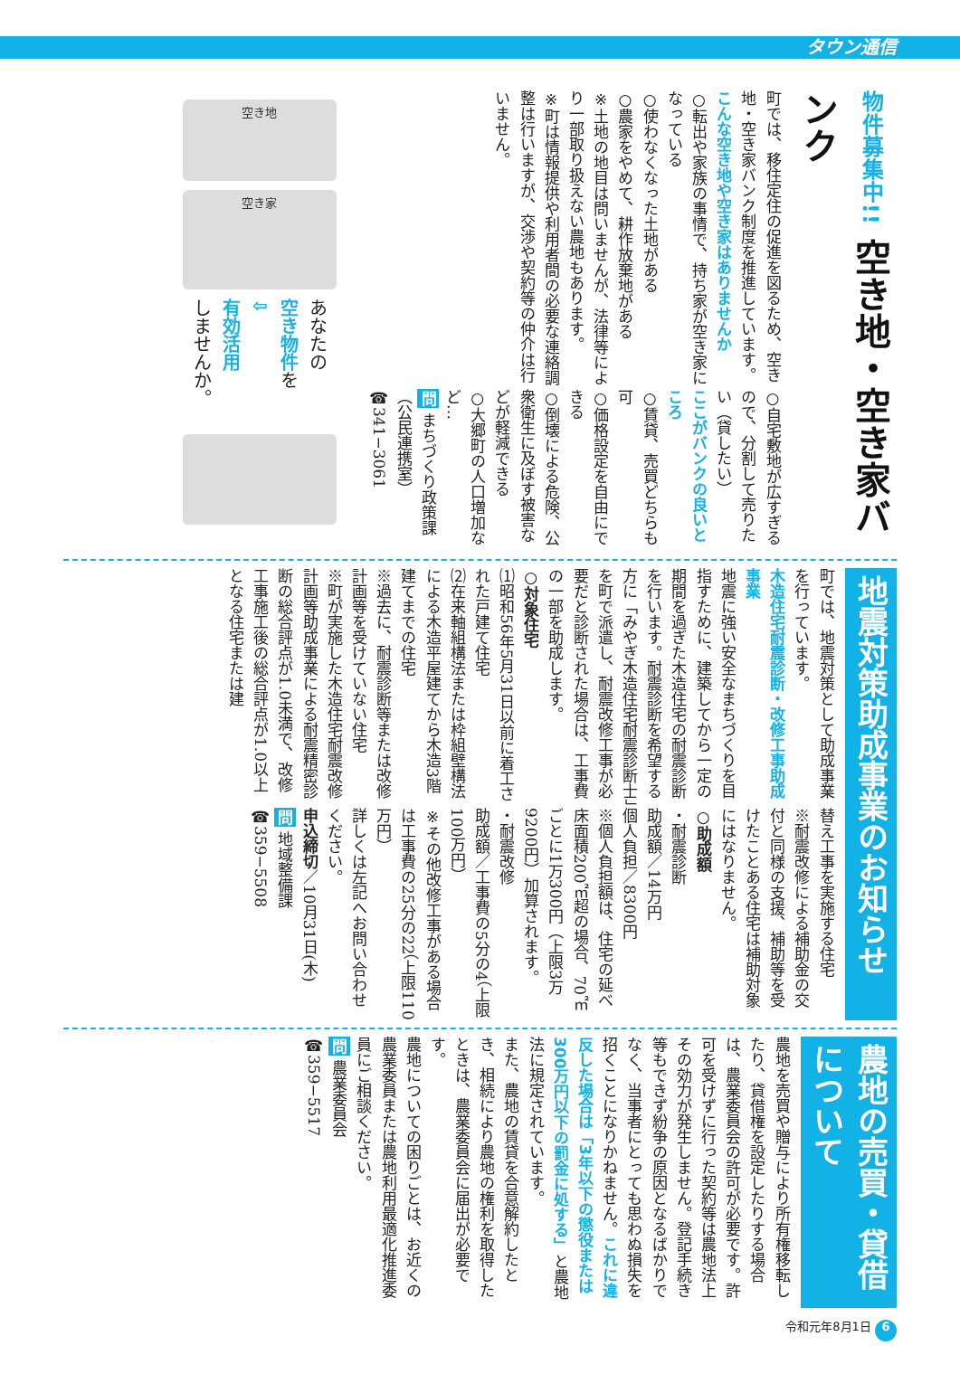タウン通信
物件募集中!! 空き地・空き家バンク
町では、移住定住の促進を図るため、空き地・空き家バンク制度を推進しています。
こんな空き地や空き家はありませんか
○転出や家族の事情で、持ち家が空き家になっている
○使わなくなった土地がある
○農家をやめて、耕作放棄地がある
※土地の地目は問いませんが、法律等により一部取り扱えない農地もあります。
※町は情報提供や利用者間の必要な連絡調整は行いますが、交渉や契約等の仲介は行いません。
○自宅敷地が広すぎるので、分割して売りたい（貸したい）
ここがバンクの良いところ
○賃貸、売買どちらも可
○価格設定を自由にできる
○倒壊による危険、公衆衛生に及ぼす被害などが軽減できる
○大郷町の人口増加など…
問 まちづくり政策課
（公民連携室）
☎341−3061
空き地
空き家
あなたの
空き物件を
⇩
有効活用
しませんか。
地震対策助成事業のお知らせ
町では、地震対策として助成事業を行っています。
木造住宅耐震診断・改修工事助成事業
地震に強い安全なまちづくりを目指すために、建築してから一定の期間を過ぎた木造住宅の耐震診断を行います。耐震診断を希望する方に「みやぎ木造住宅耐震診断士」を町で派遣し、耐震改修工事が必要だと診断された場合は、工事費の一部を助成します。
○対象住宅
⑴昭和56年5月31日以前に着工された戸建て住宅
⑵在来軸組構法または枠組壁構法による木造平屋建てから木造3階建てまでの住宅
※過去に、耐震診断等または改修計画等を受けていない住宅
※町が実施した木造住宅耐震改修計画等助成事業による耐震精密診断の総合評点が1.0未満で、改修工事施工後の総合評点が1.0以上となる住宅または建
替え工事を実施する住宅
※耐震改修による補助金の交付と同様の支援、補助等を受けたことある住宅は補助対象にはなりません。
○助成額
・耐震診断
助成額／14万円
個人負担／8300円
※個人負担額は、住宅の延べ床面積200㎡超の場合、70㎡ごとに1万300円（上限3万9200円）加算されます。
・耐震改修
助成額／工事費の5分の4（上限100万円）
※その他改修工事がある場合は工事費の25分の22（上限110万円）
詳しくは左記へお問い合わせください。
申込締切／10月31日(木)
問 地域整備課
☎359−5508
農地の売買・貸借について
農地を売買や贈与により所有権移転したり、貸借権を設定したりする場合は、農業委員会の許可が必要です。許可を受けずに行った契約等は農地法上その効力が発生しません。登記手続き等もできず紛争の原因となるばかりでなく、当事者にとっても思わぬ損失を招くことになりかねません。これに違反した場合は「3年以下の懲役または300万円以下の罰金に処する」と農地法に規定されています。
また、農地の賃貸を合意解約したとき、相続により農地の権利を取得したときは、農業委員会に届出が必要です。
農地についての困りごとは、お近くの農業委員または農地利用最適化推進委員にご相談ください。
問 農業委員会
☎359−5517
令和元年8月1日 6